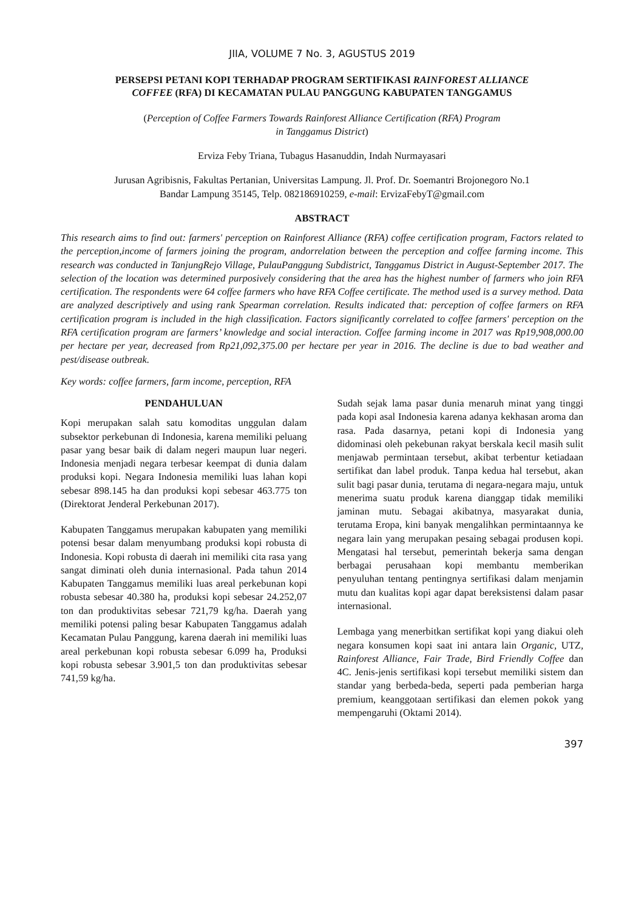JIIA, VOLUME 7 No. 3, AGUSTUS 2019
PERSEPSI PETANI KOPI TERHADAP PROGRAM SERTIFIKASI RAINFOREST ALLIANCE
COFFEE (RFA) DI KECAMATAN PULAU PANGGUNG KABUPATEN TANGGAMUS
(Perception of Coffee Farmers Towards Rainforest Alliance Certification (RFA) Program
in Tanggamus District)
Erviza Feby Triana, Tubagus Hasanuddin, Indah Nurmayasari
Jurusan Agribisnis, Fakultas Pertanian, Universitas Lampung. Jl. Prof. Dr. Soemantri Brojonegoro No.1
Bandar Lampung 35145, Telp. 082186910259, e-mail: ErvizaFebyT@gmail.com
ABSTRACT
This research aims to find out: farmers' perception on Rainforest Alliance (RFA) coffee certification program, Factors related to the perception,income of farmers joining the program, andorrelation between the perception and coffee farming income. This research was conducted in TanjungRejo Village, PulauPanggung Subdistrict, Tanggamus District in August-September 2017. The selection of the location was determined purposively considering that the area has the highest number of farmers who join RFA certification. The respondents were 64 coffee farmers who have RFA Coffee certificate. The method used is a survey method. Data are analyzed descriptively and using rank Spearman correlation. Results indicated that: perception of coffee farmers on RFA certification program is included in the high classification. Factors significantly correlated to coffee farmers' perception on the RFA certification program are farmers’ knowledge and social interaction. Coffee farming income in 2017 was Rp19,908,000.00 per hectare per year, decreased from Rp21,092,375.00 per hectare per year in 2016. The decline is due to bad weather and pest/disease outbreak.
Key words: coffee farmers, farm income, perception, RFA
PENDAHULUAN
Kopi merupakan salah satu komoditas unggulan dalam subsektor perkebunan di Indonesia, karena memiliki peluang pasar yang besar baik di dalam negeri maupun luar negeri. Indonesia menjadi negara terbesar keempat di dunia dalam produksi kopi. Negara Indonesia memiliki luas lahan kopi sebesar 898.145 ha dan produksi kopi sebesar 463.775 ton (Direktorat Jenderal Perkebunan 2017).
Kabupaten Tanggamus merupakan kabupaten yang memiliki potensi besar dalam menyumbang produksi kopi robusta di Indonesia. Kopi robusta di daerah ini memiliki cita rasa yang sangat diminati oleh dunia internasional. Pada tahun 2014 Kabupaten Tanggamus memiliki luas areal perkebunan kopi robusta sebesar 40.380 ha, produksi kopi sebesar 24.252,07 ton dan produktivitas sebesar 721,79 kg/ha. Daerah yang memiliki potensi paling besar Kabupaten Tanggamus adalah Kecamatan Pulau Panggung, karena daerah ini memiliki luas areal perkebunan kopi robusta sebesar 6.099 ha, Produksi kopi robusta sebesar 3.901,5 ton dan produktivitas sebesar 741,59 kg/ha.
Sudah sejak lama pasar dunia menaruh minat yang tinggi pada kopi asal Indonesia karena adanya kekhasan aroma dan rasa. Pada dasarnya, petani kopi di Indonesia yang didominasi oleh pekebunan rakyat berskala kecil masih sulit menjawab permintaan tersebut, akibat terbentur ketiadaan sertifikat dan label produk. Tanpa kedua hal tersebut, akan sulit bagi pasar dunia, terutama di negara-negara maju, untuk menerima suatu produk karena dianggap tidak memiliki jaminan mutu. Sebagai akibatnya, masyarakat dunia, terutama Eropa, kini banyak mengalihkan permintaannya ke negara lain yang merupakan pesaing sebagai produsen kopi. Mengatasi hal tersebut, pemerintah bekerja sama dengan berbagai perusahaan kopi membantu memberikan penyuluhan tentang pentingnya sertifikasi dalam menjamin mutu dan kualitas kopi agar dapat bereksistensi dalam pasar internasional.
Lembaga yang menerbitkan sertifikat kopi yang diakui oleh negara konsumen kopi saat ini antara lain Organic, UTZ, Rainforest Alliance, Fair Trade, Bird Friendly Coffee dan 4C. Jenis-jenis sertifikasi kopi tersebut memiliki sistem dan standar yang berbeda-beda, seperti pada pemberian harga premium, keanggotaan sertifikasi dan elemen pokok yang mempengaruhi (Oktami 2014).
397